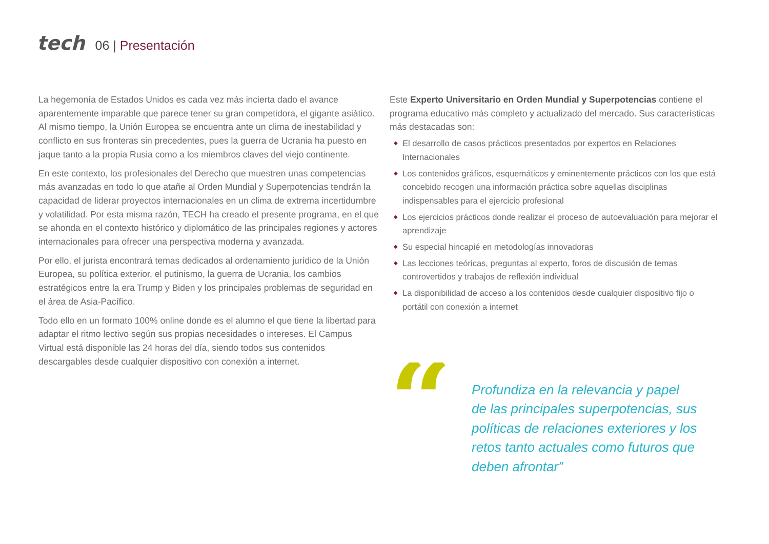tech
06 | Presentación
La hegemonía de Estados Unidos es cada vez más incierta dado el avance aparentemente imparable que parece tener su gran competidora, el gigante asiático. Al mismo tiempo, la Unión Europea se encuentra ante un clima de inestabilidad y conflicto en sus fronteras sin precedentes, pues la guerra de Ucrania ha puesto en jaque tanto a la propia Rusia como a los miembros claves del viejo continente.
En este contexto, los profesionales del Derecho que muestren unas competencias más avanzadas en todo lo que atañe al Orden Mundial y Superpotencias tendrán la capacidad de liderar proyectos internacionales en un clima de extrema incertidumbre y volatilidad. Por esta misma razón, TECH ha creado el presente programa, en el que se ahonda en el contexto histórico y diplomático de las principales regiones y actores internacionales para ofrecer una perspectiva moderna y avanzada.
Por ello, el jurista encontrará temas dedicados al ordenamiento jurídico de la Unión Europea, su política exterior, el putinismo, la guerra de Ucrania, los cambios estratégicos entre la era Trump y Biden y los principales problemas de seguridad en el área de Asia-Pacífico.
Todo ello en un formato 100% online donde es el alumno el que tiene la libertad para adaptar el ritmo lectivo según sus propias necesidades o intereses. El Campus Virtual está disponible las 24 horas del día, siendo todos sus contenidos descargables desde cualquier dispositivo con conexión a internet.
Este Experto Universitario en Orden Mundial y Superpotencias contiene el programa educativo más completo y actualizado del mercado. Sus características más destacadas son:
◆ El desarrollo de casos prácticos presentados por expertos en Relaciones Internacionales
◆ Los contenidos gráficos, esquemáticos y eminentemente prácticos con los que está concebido recogen una información práctica sobre aquellas disciplinas indispensables para el ejercicio profesional
◆ Los ejercicios prácticos donde realizar el proceso de autoevaluación para mejorar el aprendizaje
◆ Su especial hincapié en metodologías innovadoras
◆ Las lecciones teóricas, preguntas al experto, foros de discusión de temas controvertidos y trabajos de reflexión individual
◆ La disponibilidad de acceso a los contenidos desde cualquier dispositivo fijo o portátil con conexión a internet
“
Profundiza en la relevancia y papel de las principales superpotencias, sus políticas de relaciones exteriores y los retos tanto actuales como futuros que deben afrontar”